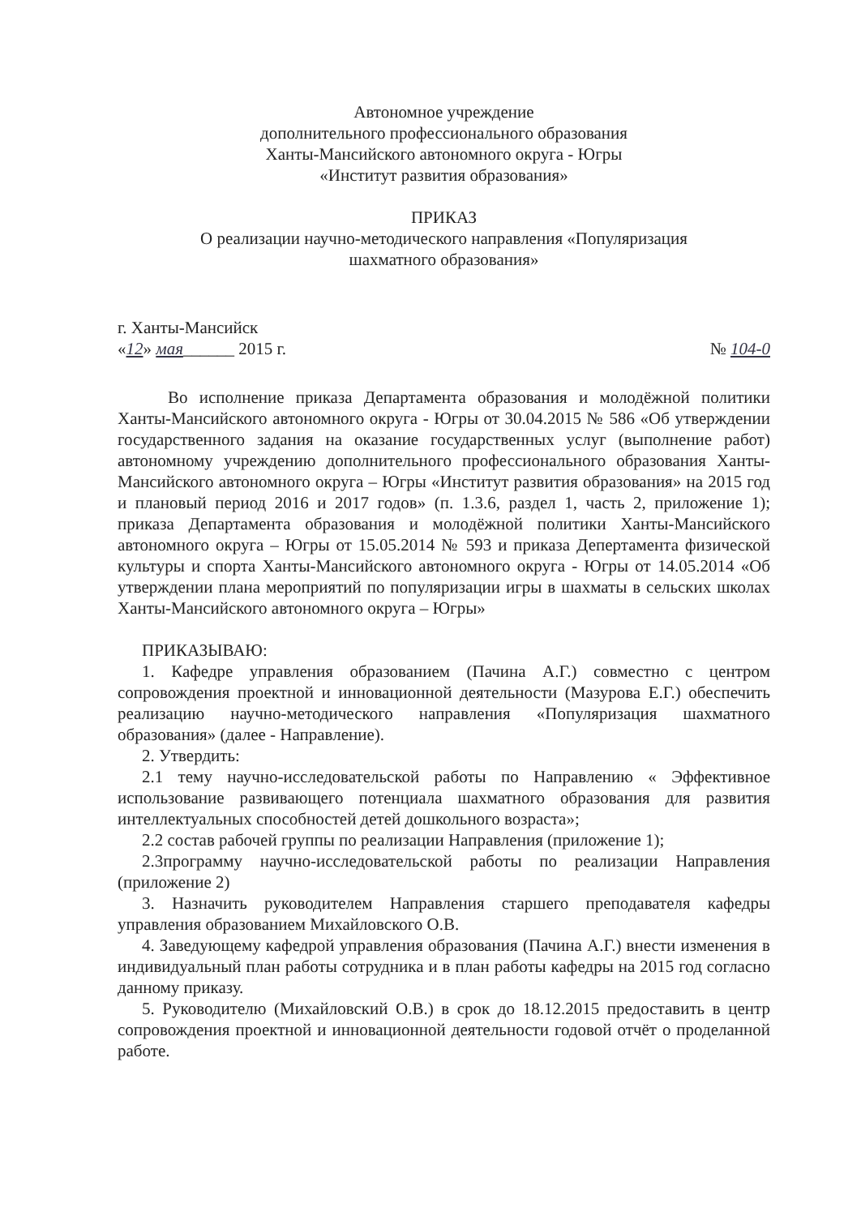Автономное учреждение
дополнительного профессионального образования
Ханты-Мансийского автономного округа - Югры
«Институт развития образования»
ПРИКАЗ
О реализации научно-методического направления «Популяризация
шахматного образования»
г. Ханты-Мансийск
«12» мая______ 2015 г. № 104-0
Во исполнение приказа Департамента образования и молодёжной политики Ханты-Мансийского автономного округа - Югры от 30.04.2015 № 586 «Об утверждении государственного задания на оказание государственных услуг (выполнение работ) автономному учреждению дополнительного профессионального образования Ханты-Мансийского автономного округа – Югры «Институт развития образования» на 2015 год и плановый период 2016 и 2017 годов» (п. 1.3.6, раздел 1, часть 2, приложение 1); приказа Департамента образования и молодёжной политики Ханты-Мансийского автономного округа – Югры от 15.05.2014 № 593 и приказа Депертамента физической культуры и спорта Ханты-Мансийского автономного округа - Югры от 14.05.2014 «Об утверждении плана мероприятий по популяризации игры в шахматы в сельских школах Ханты-Мансийского автономного округа – Югры»
ПРИКАЗЫВАЮ:
1. Кафедре управления образованием (Пачина А.Г.) совместно с центром сопровождения проектной и инновационной деятельности (Мазурова Е.Г.) обеспечить реализацию научно-методического направления «Популяризация шахматного образования» (далее - Направление).
2. Утвердить:
2.1 тему научно-исследовательской работы по Направлению « Эффективное использование развивающего потенциала шахматного образования для развития интеллектуальных способностей детей дошкольного возраста»;
2.2 состав рабочей группы по реализации Направления (приложение 1);
2.3программу научно-исследовательской работы по реализации Направления (приложение 2)
3. Назначить руководителем Направления старшего преподавателя кафедры управления образованием Михайловского О.В.
4. Заведующему кафедрой управления образования (Пачина А.Г.) внести изменения в индивидуальный план работы сотрудника и в план работы кафедры на 2015 год согласно данному приказу.
5. Руководителю (Михайловский О.В.) в срок до 18.12.2015 предоставить в центр сопровождения проектной и инновационной деятельности годовой отчёт о проделанной работе.